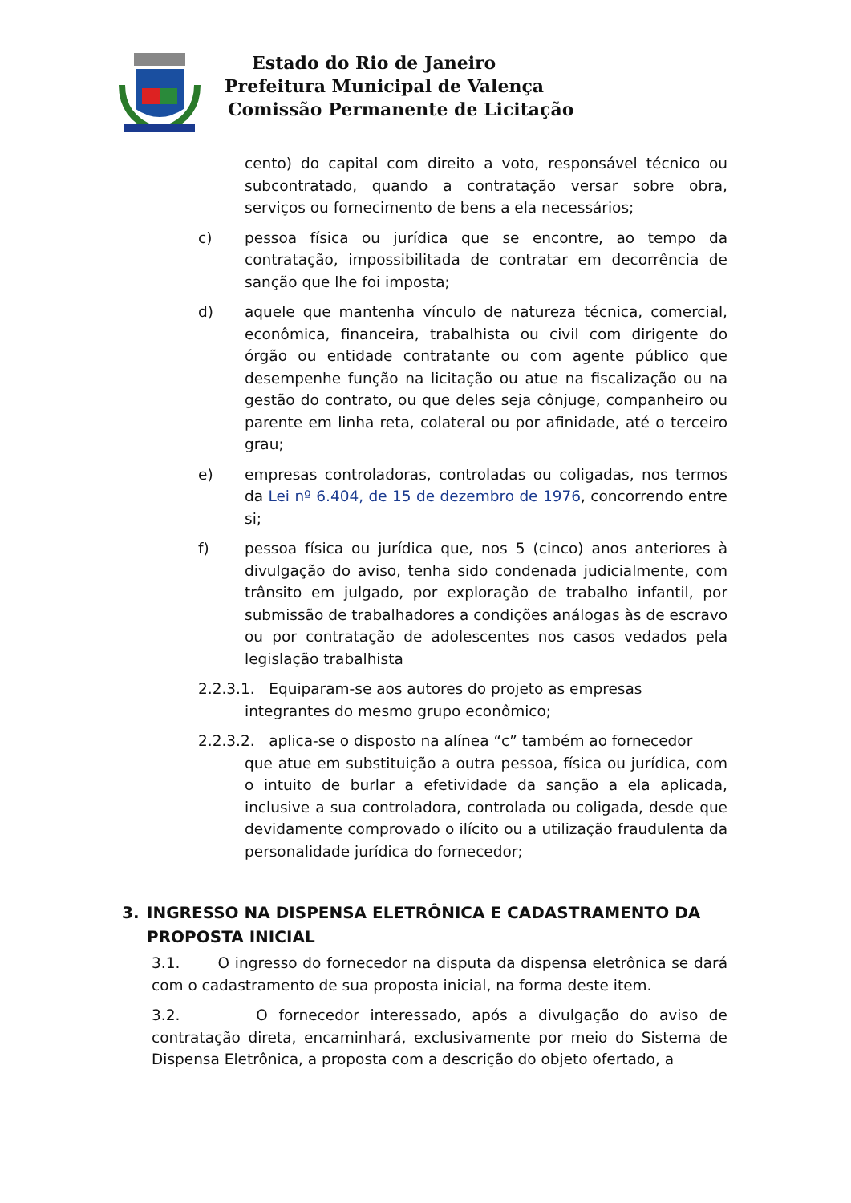Estado do Rio de Janeiro
Prefeitura Municipal de Valença
Comissão Permanente de Licitação
cento) do capital com direito a voto, responsável técnico ou subcontratado, quando a contratação versar sobre obra, serviços ou fornecimento de bens a ela necessários;
c) pessoa física ou jurídica que se encontre, ao tempo da contratação, impossibilitada de contratar em decorrência de sanção que lhe foi imposta;
d) aquele que mantenha vínculo de natureza técnica, comercial, econômica, financeira, trabalhista ou civil com dirigente do órgão ou entidade contratante ou com agente público que desempenhe função na licitação ou atue na fiscalização ou na gestão do contrato, ou que deles seja cônjuge, companheiro ou parente em linha reta, colateral ou por afinidade, até o terceiro grau;
e) empresas controladoras, controladas ou coligadas, nos termos da Lei nº 6.404, de 15 de dezembro de 1976, concorrendo entre si;
f) pessoa física ou jurídica que, nos 5 (cinco) anos anteriores à divulgação do aviso, tenha sido condenada judicialmente, com trânsito em julgado, por exploração de trabalho infantil, por submissão de trabalhadores a condições análogas às de escravo ou por contratação de adolescentes nos casos vedados pela legislação trabalhista
2.2.3.1. Equiparam-se aos autores do projeto as empresas
integrantes do mesmo grupo econômico;
2.2.3.2. aplica-se o disposto na alínea “c” também ao fornecedor
que atue em substituição a outra pessoa, física ou jurídica, com o intuito de burlar a efetividade da sanção a ela aplicada, inclusive a sua controladora, controlada ou coligada, desde que devidamente comprovado o ilícito ou a utilização fraudulenta da personalidade jurídica do fornecedor;
3. INGRESSO NA DISPENSA ELETRÔNICA E CADASTRAMENTO DA PROPOSTA INICIAL
3.1. O ingresso do fornecedor na disputa da dispensa eletrônica se dará com o cadastramento de sua proposta inicial, na forma deste item.
3.2. O fornecedor interessado, após a divulgação do aviso de contratação direta, encaminhará, exclusivamente por meio do Sistema de Dispensa Eletrônica, a proposta com a descrição do objeto ofertado, a